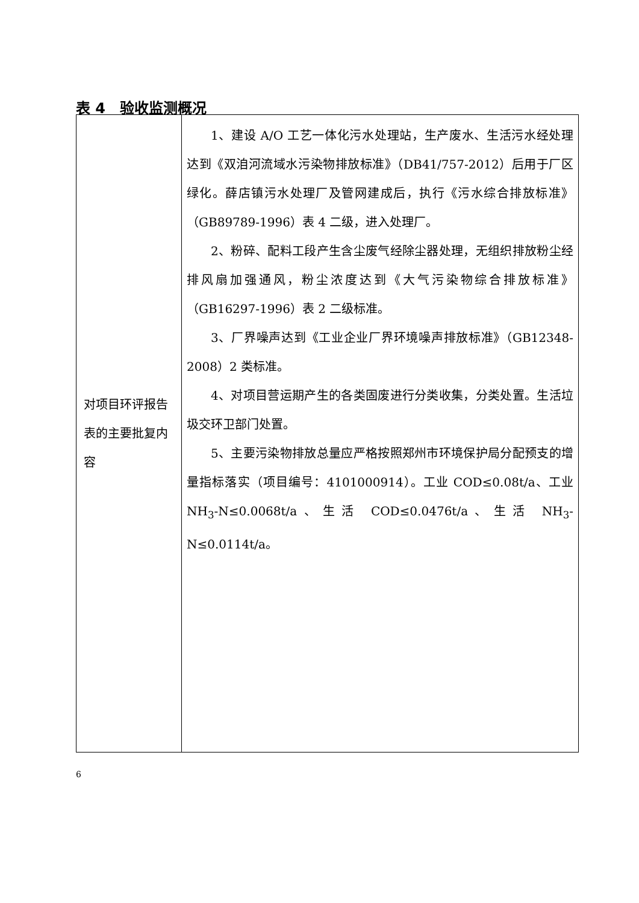表 4　验收监测概况
| 对项目环评报告表的主要批复内容 | 1、建设 A/O 工艺一体化污水处理站，生产废水、生活污水经处理达到《双洎河流域水污染物排放标准》（DB41/757-2012）后用于厂区绿化。薛店镇污水处理厂及管网建成后，执行《污水综合排放标准》（GB89789-1996）表 4 二级，进入处理厂。 2、粉碎、配料工段产生含尘废气经除尘器处理，无组织排放粉尘经排风扇加强通风，粉尘浓度达到《大气污染物综合排放标准》（GB16297-1996）表 2 二级标准。 3、厂界噪声达到《工业企业厂界环境噪声排放标准》（GB12348-2008）2 类标准。 4、对项目营运期产生的各类固废进行分类收集，分类处置。生活垃圾交环卫部门处置。 5、主要污染物排放总量应严格按照郑州市环境保护局分配预支的增量指标落实（项目编号：4101000914）。工业 COD≤0.08t/a、工业 NH<sub>3</sub>-N≤0.0068t/a、生活 COD≤0.0476t/a、生活 NH<sub>3</sub>-N≤0.0114t/a。 |
6